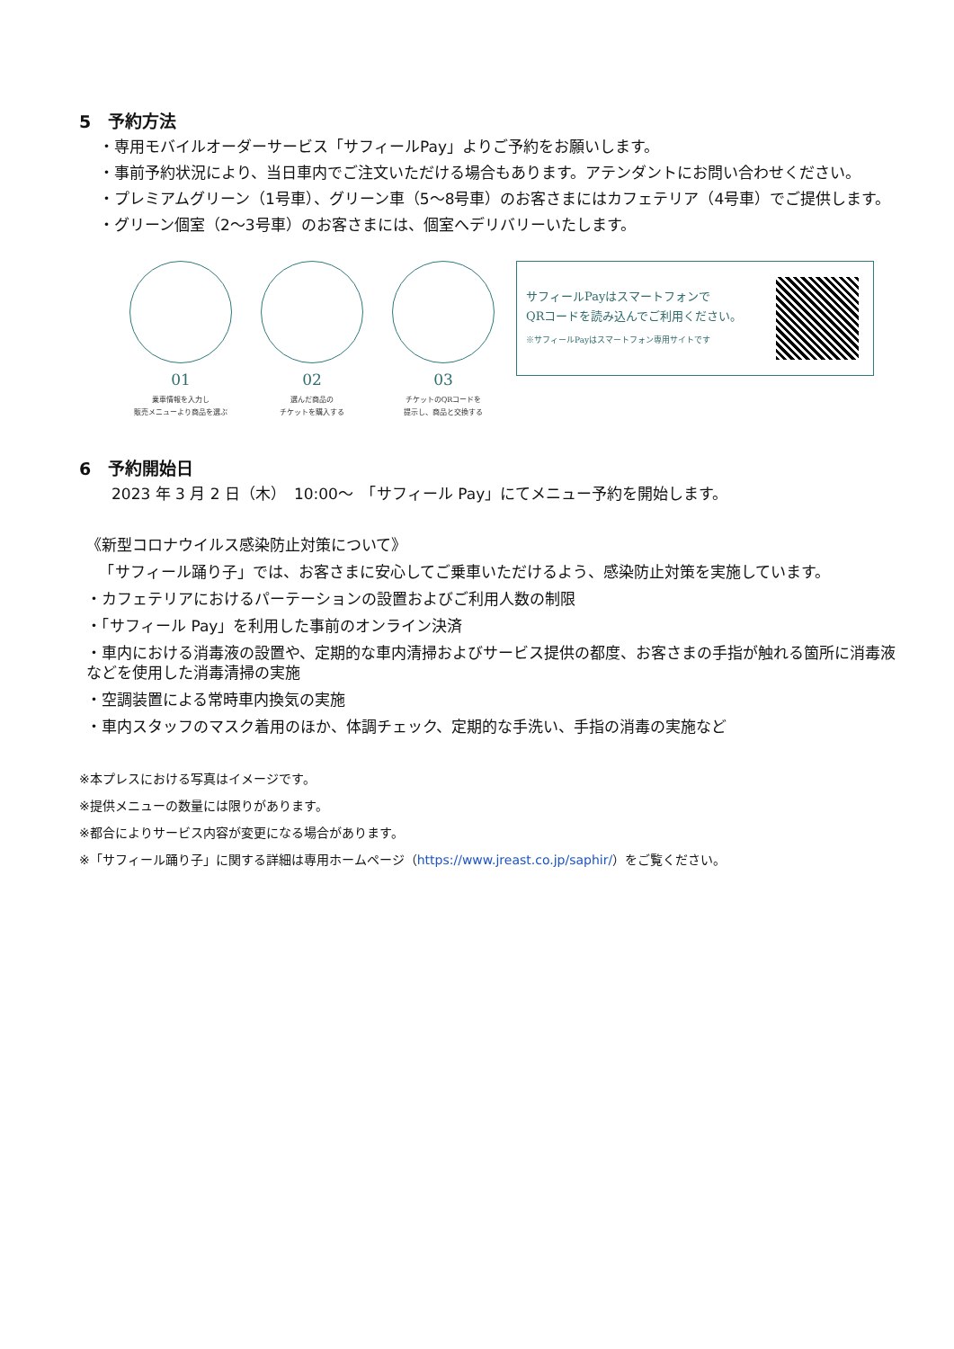5　予約方法
・専用モバイルオーダーサービス「サフィールPay」よりご予約をお願いします。
・事前予約状況により、当日車内でご注文いただける場合もあります。アテンダントにお問い合わせください。
・プレミアムグリーン（1号車）、グリーン車（5〜8号車）のお客さまにはカフェテリア（4号車）でご提供します。
・グリーン個室（2〜3号車）のお客さまには、個室へデリバリーいたします。
01
乗車情報を入力し
販売メニューより商品を選ぶ
02
選んだ商品の
チケットを購入する
03
チケットのQRコードを
提示し、商品と交換する
サフィールPayはスマートフォンで
QRコードを読み込んでご利用ください。
※サフィールPayはスマートフォン専用サイトです
6　予約開始日
2023 年 3 月 2 日（木）　10:00〜　「サフィール Pay」にてメニュー予約を開始します。
《新型コロナウイルス感染防止対策について》
　「サフィール踊り子」では、お客さまに安心してご乗車いただけるよう、感染防止対策を実施しています。
・カフェテリアにおけるパーテーションの設置およびご利用人数の制限
・「サフィール Pay」を利用した事前のオンライン決済
・車内における消毒液の設置や、定期的な車内清掃およびサービス提供の都度、お客さまの手指が触れる箇所に消毒液などを使用した消毒清掃の実施
・空調装置による常時車内換気の実施
・車内スタッフのマスク着用のほか、体調チェック、定期的な手洗い、手指の消毒の実施など
※本プレスにおける写真はイメージです。
※提供メニューの数量には限りがあります。
※都合によりサービス内容が変更になる場合があります。
※「サフィール踊り子」に関する詳細は専用ホームページ（https://www.jreast.co.jp/saphir/）をご覧ください。